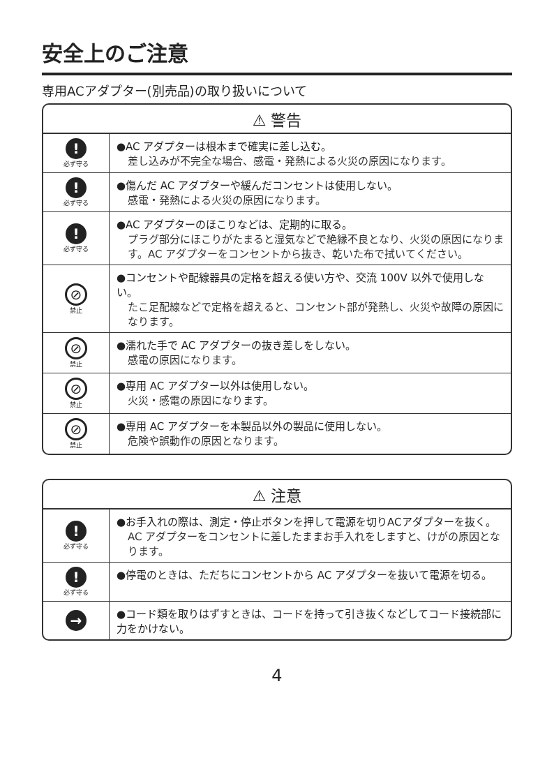安全上のご注意
専用ACアダプター(別売品)の取り扱いについて
| ⚠ 警告 | |
| --- | --- |
| ! 必ず守る | ●AC アダプターは根本まで確実に差し込む。 差し込みが不完全な場合、感電・発熱による火災の原因になります。 |
| ! 必ず守る | ●傷んだ AC アダプターや緩んだコンセントは使用しない。 感電・発熱による火災の原因になります。 |
| ! 必ず守る | ●AC アダプターのほこりなどは、定期的に取る。 プラグ部分にほこりがたまると湿気などで絶縁不良となり、火災の原因になります。AC アダプターをコンセントから抜き、乾いた布で拭いてください。 |
| ⊘ 禁止 | ●コンセントや配線器具の定格を超える使い方や、交流 100V 以外で使用しない。 たこ足配線などで定格を超えると、コンセント部が発熱し、火災や故障の原因になります。 |
| ⊘ 禁止 | ●濡れた手で AC アダプターの抜き差しをしない。 感電の原因になります。 |
| ⊘ 禁止 | ●専用 AC アダプター以外は使用しない。 火災・感電の原因になります。 |
| ⊘ 禁止 | ●専用 AC アダプターを本製品以外の製品に使用しない。 危険や誤動作の原因となります。 |
| ⚠ 注意 | |
| --- | --- |
| ! 必ず守る | ●お手入れの際は、測定・停止ボタンを押して電源を切りACアダプターを抜く。 AC アダプターをコンセントに差したままお手入れをしますと、けがの原因となります。 |
| ! 必ず守る | ●停電のときは、ただちにコンセントから AC アダプターを抜いて電源を切る。 |
| → | ●コード類を取りはずすときは、コードを持って引き抜くなどしてコード接続部に力をかけない。 |
4